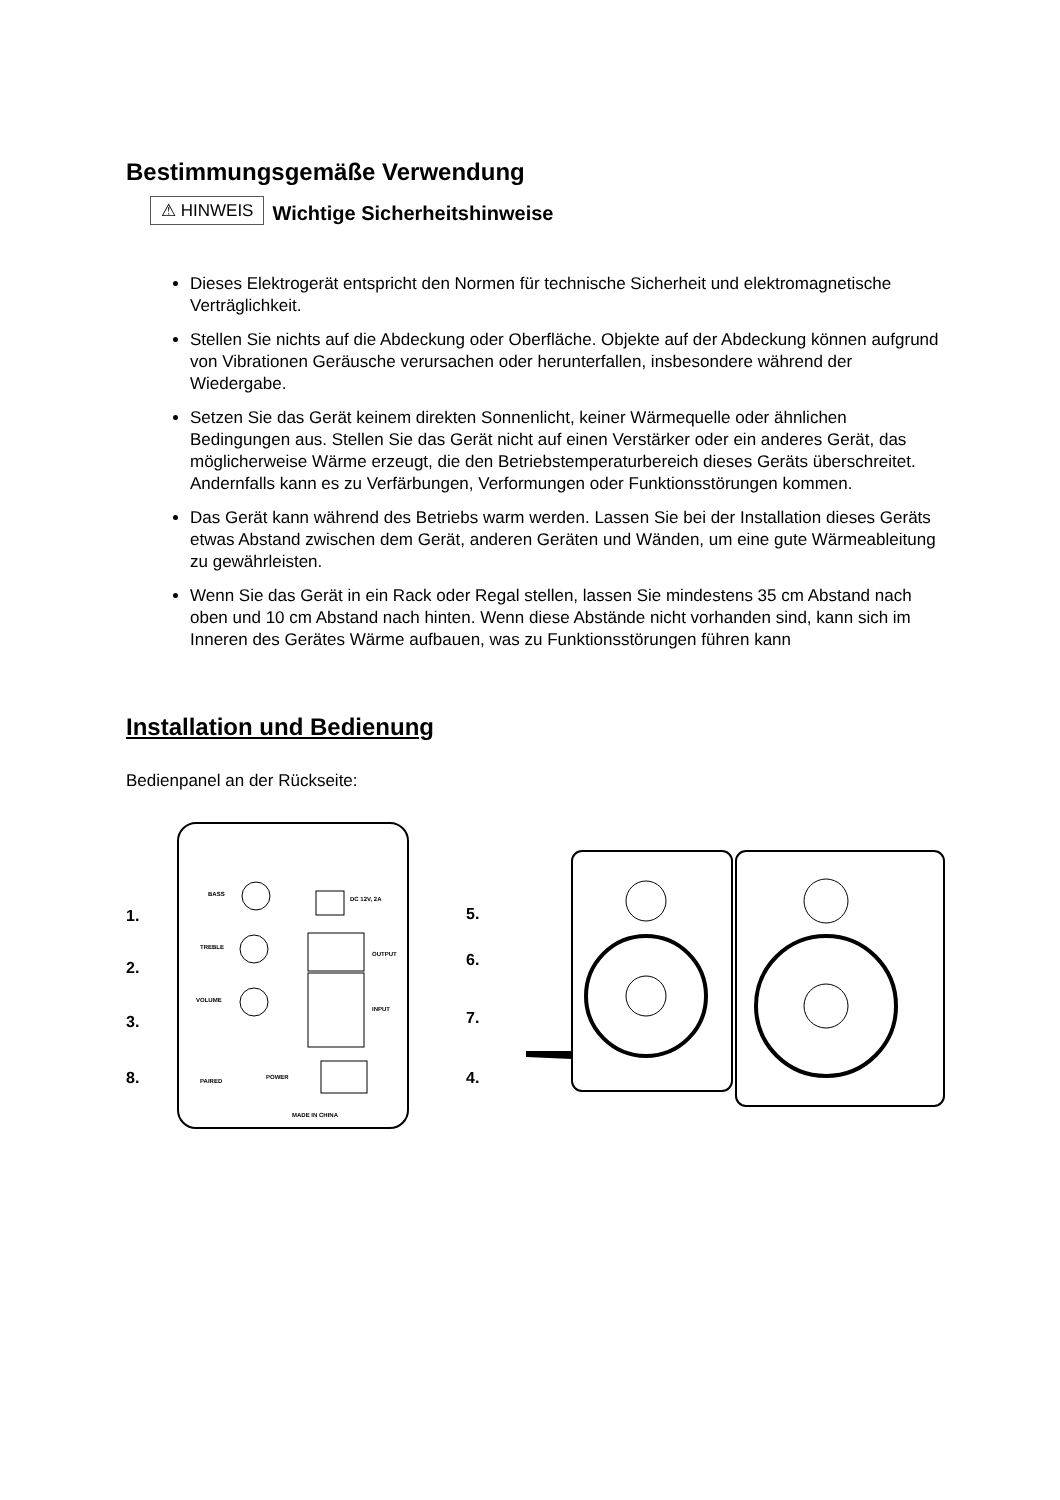Bestimmungsgemäße Verwendung
⚠ HINWEIS Wichtige Sicherheitshinweise
Dieses Elektrogerät entspricht den Normen für technische Sicherheit und elektromagnetische Verträglichkeit.
Stellen Sie nichts auf die Abdeckung oder Oberfläche. Objekte auf der Abdeckung können aufgrund von Vibrationen Geräusche verursachen oder herunterfallen, insbesondere während der Wiedergabe.
Setzen Sie das Gerät keinem direkten Sonnenlicht, keiner Wärmequelle oder ähnlichen Bedingungen aus. Stellen Sie das Gerät nicht auf einen Verstärker oder ein anderes Gerät, das möglicherweise Wärme erzeugt, die den Betriebstemperaturbereich dieses Geräts überschreitet. Andernfalls kann es zu Verfärbungen, Verformungen oder Funktionsstörungen kommen.
Das Gerät kann während des Betriebs warm werden. Lassen Sie bei der Installation dieses Geräts etwas Abstand zwischen dem Gerät, anderen Geräten und Wänden, um eine gute Wärmeableitung zu gewährleisten.
Wenn Sie das Gerät in ein Rack oder Regal stellen, lassen Sie mindestens 35 cm Abstand nach oben und 10 cm Abstand nach hinten. Wenn diese Abstände nicht vorhanden sind, kann sich im Inneren des Gerätes Wärme aufbauen, was zu Funktionsstörungen führen kann
Installation und Bedienung
Bedienpanel an der Rückseite:
BASS
TREBLE
VOLUME
DC 12V, 2A
OUTPUT
INPUT
POWER
PAIRED
MADE IN CHINA
1.
2.
3.
8.
5.
6.
7.
4.